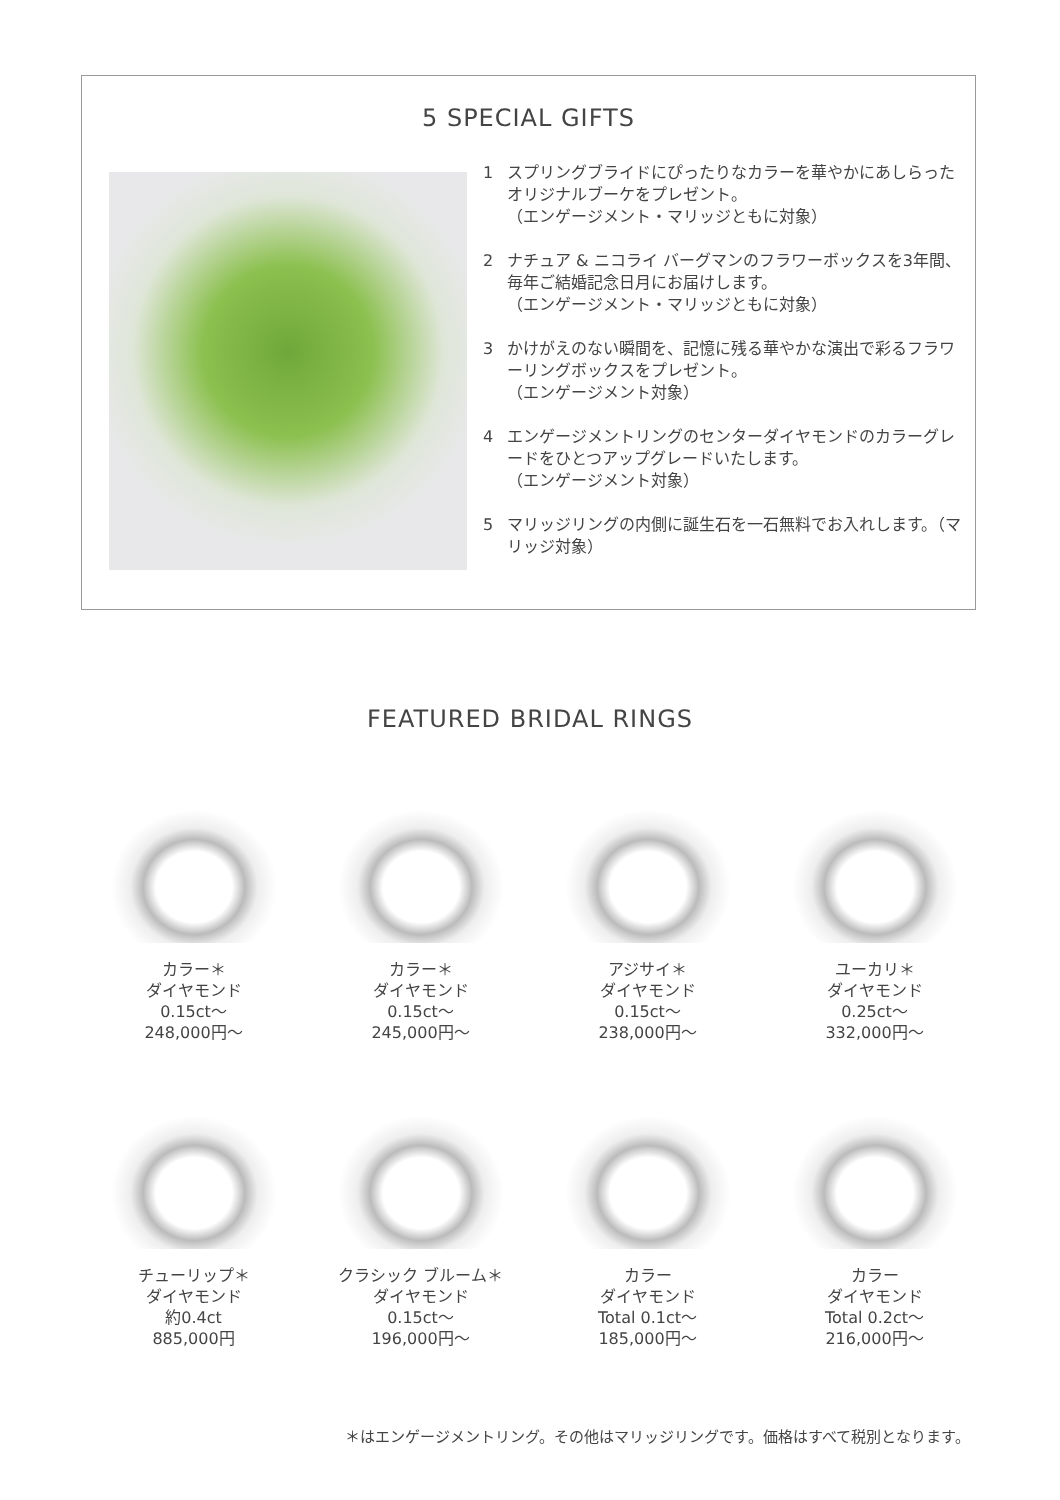5 SPECIAL GIFTS
1 スプリングブライドにぴったりなカラーを華やかにあしらったオリジナルブーケをプレゼント。
（エンゲージメント・マリッジともに対象）
2 ナチュア & ニコライ バーグマンのフラワーボックスを3年間、毎年ご結婚記念日月にお届けします。
（エンゲージメント・マリッジともに対象）
3 かけがえのない瞬間を、記憶に残る華やかな演出で彩るフラワーリングボックスをプレゼント。
（エンゲージメント対象）
4 エンゲージメントリングのセンターダイヤモンドのカラーグレードをひとつアップグレードいたします。
（エンゲージメント対象）
5 マリッジリングの内側に誕生石を一石無料でお入れします。（マリッジ対象）
FEATURED BRIDAL RINGS
カラー＊
ダイヤモンド
0.15ct～
248,000円～
カラー＊
ダイヤモンド
0.15ct～
245,000円～
アジサイ＊
ダイヤモンド
0.15ct～
238,000円～
ユーカリ＊
ダイヤモンド
0.25ct～
332,000円～
チューリップ＊
ダイヤモンド
約0.4ct
885,000円
クラシック ブルーム＊
ダイヤモンド
0.15ct～
196,000円～
カラー
ダイヤモンド
Total 0.1ct～
185,000円～
カラー
ダイヤモンド
Total 0.2ct～
216,000円～
＊はエンゲージメントリング。その他はマリッジリングです。価格はすべて税別となります。